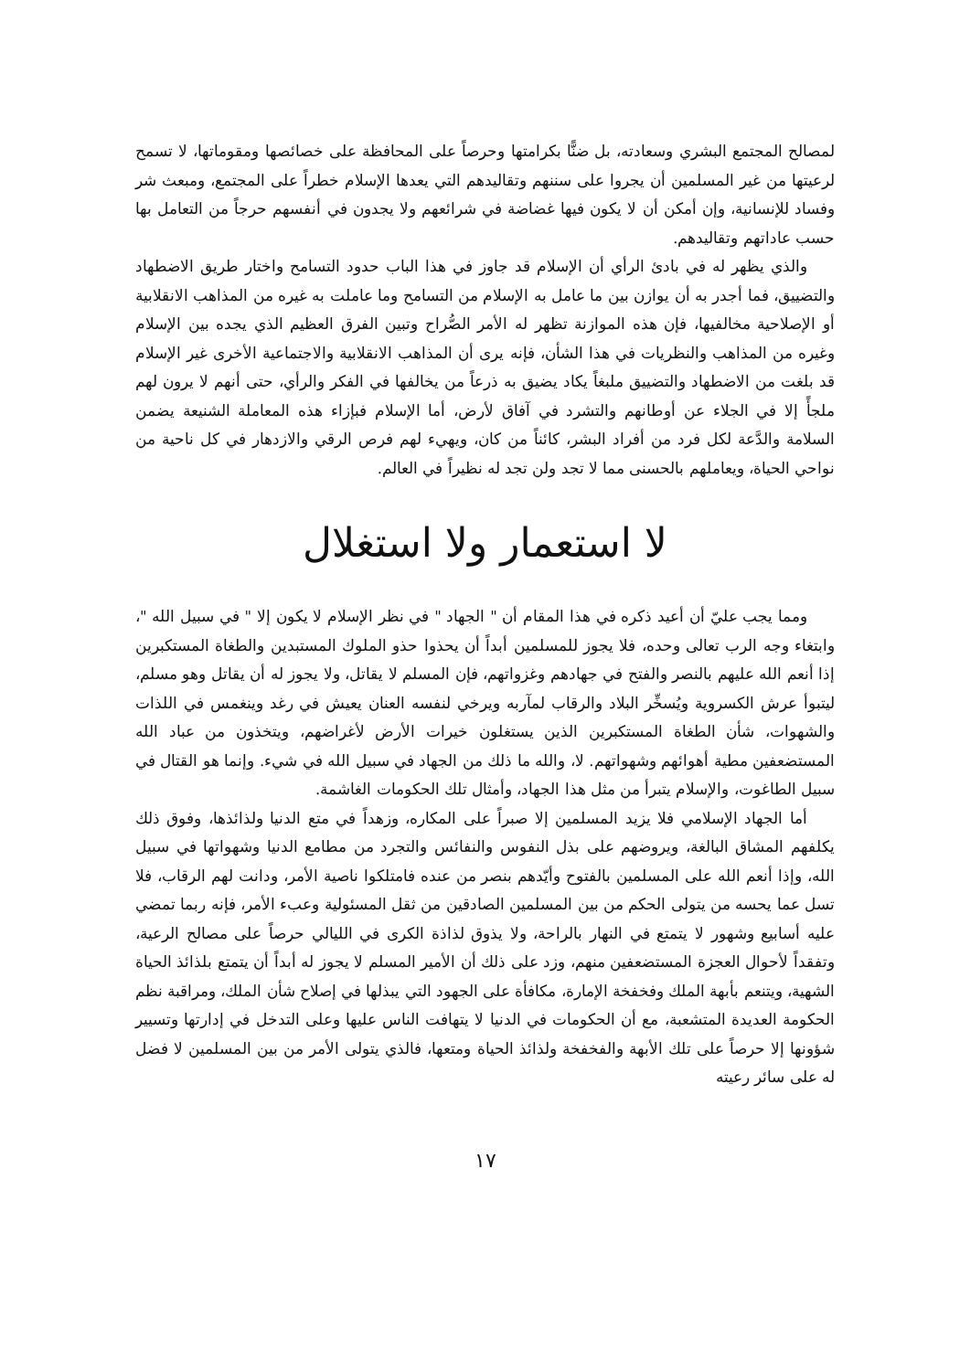لمصالح المجتمع البشري وسعادته، بل ضنًّا بكرامتها وحرصاً على المحافظة على خصائصها ومقوماتها، لا تسمح لرعيتها من غير المسلمين أن يجروا على سننهم وتقاليدهم التي يعدها الإسلام خطراً على المجتمع، ومبعث شر وفساد للإنسانية، وإن أمكن أن لا يكون فيها غضاضة في شرائعهم ولا يجدون في أنفسهم حرجاً من التعامل بها حسب عاداتهم وتقاليدهم.
والذي يظهر له في بادئ الرأي أن الإسلام قد جاوز في هذا الباب حدود التسامح واختار طريق الاضطهاد والتضييق، فما أجدر به أن يوازن بين ما عامل به الإسلام من التسامح وما عاملت به غيره من المذاهب الانقلابية أو الإصلاحية مخالفيها، فإن هذه الموازنة تظهر له الأمر الصُّراح وتبين الفرق العظيم الذي يجده بين الإسلام وغيره من المذاهب والنظريات في هذا الشأن، فإنه يرى أن المذاهب الانقلابية والاجتماعية الأخرى غير الإسلام قد بلغت من الاضطهاد والتضييق ملبغاً يكاد يضيق به ذرعاً من يخالفها في الفكر والرأي، حتى أنهم لا يرون لهم ملجأً إلا في الجلاء عن أوطانهم والتشرد في آفاق لأرض، أما الإسلام فبإزاء هذه المعاملة الشنيعة يضمن السلامة والدَّعة لكل فرد من أفراد البشر، كائناً من كان، ويهيء لهم فرص الرقي والازدهار في كل ناحية من نواحي الحياة، ويعاملهم بالحسنى مما لا تجد ولن تجد له نظيراً في العالم.
لا استعمار ولا استغلال
ومما يجب عليّ أن أعيد ذكره في هذا المقام أن " الجهاد " في نظر الإسلام لا يكون إلا " في سبيل الله "، وابتغاء وجه الرب تعالى وحده، فلا يجوز للمسلمين أبداً أن يحذوا حذو الملوك المستبدين والطغاة المستكبرين إذا أنعم الله عليهم بالنصر والفتح في جهادهم وغزواتهم، فإن المسلم لا يقاتل، ولا يجوز له أن يقاتل وهو مسلم، ليتبوأ عرش الكسروية ويُسخِّر البلاد والرقاب لمآربه ويرخي لنفسه العنان يعيش في رغد وينغمس في اللذات والشهوات، شأن الطغاة المستكبرين الذين يستغلون خيرات الأرض لأغراضهم، ويتخذون من عباد الله المستضعفين مطية أهوائهم وشهواتهم. لا، والله ما ذلك من الجهاد في سبيل الله في شيء. وإنما هو القتال في سبيل الطاغوت، والإسلام يتبرأ من مثل هذا الجهاد، وأمثال تلك الحكومات الغاشمة.
أما الجهاد الإسلامي فلا يزيد المسلمين إلا صبراً على المكاره، وزهداً في متع الدنيا ولذائذها، وفوق ذلك يكلفهم المشاق البالغة، ويروضهم على بذل النفوس والنفائس والتجرد من مطامع الدنيا وشهواتها في سبيل الله، وإذا أنعم الله على المسلمين بالفتوح وأيّدهم بنصر من عنده فامتلكوا ناصية الأمر، ودانت لهم الرقاب، فلا تسل عما يحسه من يتولى الحكم من بين المسلمين الصادقين من ثقل المسئولية وعبء الأمر، فإنه ربما تمضي عليه أسابيع وشهور لا يتمتع في النهار بالراحة، ولا يذوق لذاذة الكرى في الليالي حرصاً على مصالح الرعية، وتفقداً لأحوال العجزة المستضعفين منهم، وزد على ذلك أن الأمير المسلم لا يجوز له أبداً أن يتمتع بلذائذ الحياة الشهية، ويتنعم بأبهة الملك وفخفخة الإمارة، مكافأة على الجهود التي يبذلها في إصلاح شأن الملك، ومراقبة نظم الحكومة العديدة المتشعبة، مع أن الحكومات في الدنيا لا يتهافت الناس عليها وعلى التدخل في إدارتها وتسيير شؤونها إلا حرصاً على تلك الأبهة والفخفخة ولذائذ الحياة ومتعها، فالذي يتولى الأمر من بين المسلمين لا فضل له على سائر رعيته
١٧